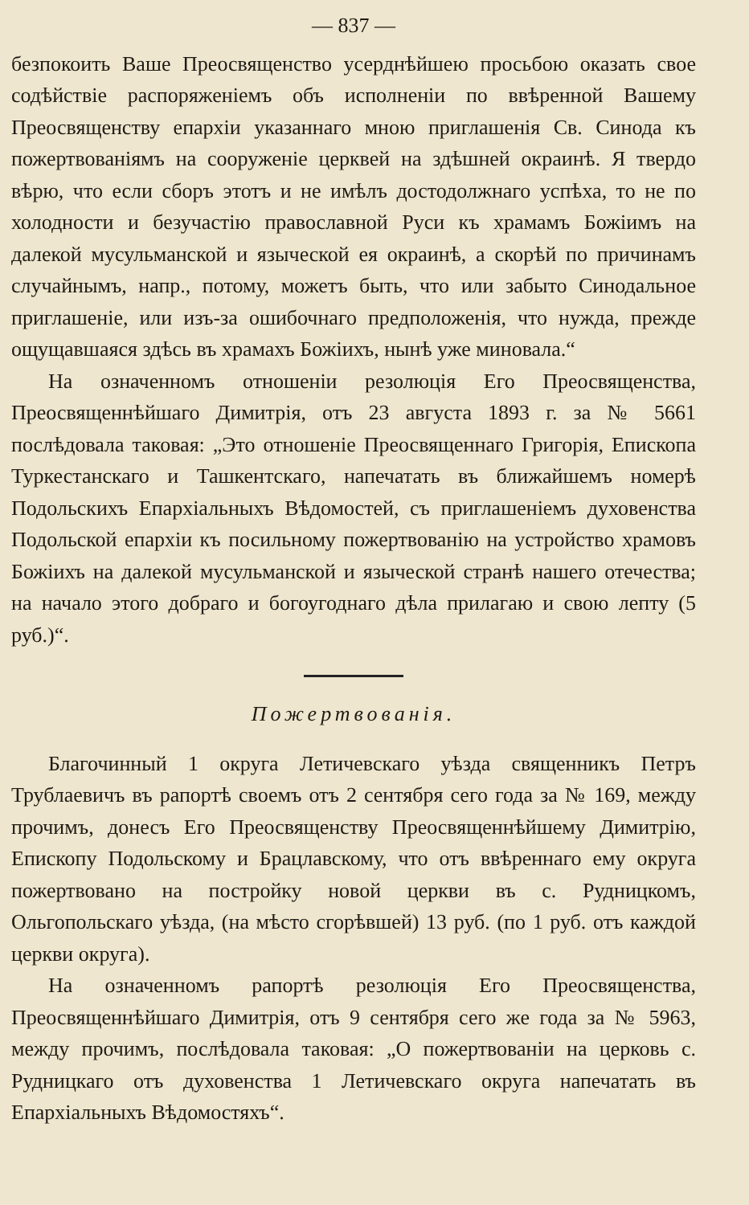— 837 —
безпокоить Ваше Преосвященство усерднѣйшею просьбою оказать свое содѣйствіе распоряженіемъ объ исполненіи по ввѣренной Вашему Преосвященству епархіи указаннаго мною приглашенія Св. Синода къ пожертвованіямъ на сооруженіе церквей на здѣшней окраинѣ. Я твердо вѣрю, что если сборъ этотъ и не имѣлъ достодолжнаго успѣха, то не по холодности и безучастію православной Руси къ храмамъ Божіимъ на далекой мусульманской и языческой ея окраинѣ, а скорѣй по причинамъ случайнымъ, напр., потому, можетъ быть, что или забыто Синодальное приглашеніе, или изъ-за ошибочнаго предположенія, что нужда, прежде ощущавшаяся здѣсь въ храмахъ Божіихъ, нынѣ уже миновала.“
На означенномъ отношеніи резолюція Его Преосвященства, Преосвященнѣйшаго Димитрія, отъ 23 августа 1893 г. за № 5661 послѣдовала таковая: „Это отношеніе Преосвященнаго Григорія, Епископа Туркестанскаго и Ташкентскаго, напечатать въ ближайшемъ номерѣ Подольскихъ Епархіальныхъ Вѣдомостей, съ приглашеніемъ духовенства Подольской епархіи къ посильному пожертвованію на устройство храмовъ Божіихъ на далекой мусульманской и языческой странѣ нашего отечества; на начало этого добраго и богоугоднаго дѣла прилагаю и свою лепту (5 руб.)“.
Пожертвованія.
Благочинный 1 округа Летичевскаго уѣзда священникъ Петръ Трублаевичъ въ рапортѣ своемъ отъ 2 сентября сего года за № 169, между прочимъ, донесъ Его Преосвященству Преосвященнѣйшему Димитрію, Епископу Подольскому и Брацлавскому, что отъ ввѣреннаго ему округа пожертвовано на постройку новой церкви въ с. Рудницкомъ, Ольгопольскаго уѣзда, (на мѣсто сгорѣвшей) 13 руб. (по 1 руб. отъ каждой церкви округа).
На означенномъ рапортѣ резолюція Его Преосвященства, Преосвященнѣйшаго Димитрія, отъ 9 сентября сего же года за № 5963, между прочимъ, послѣдовала таковая: „О пожертвованіи на церковь с. Рудницкаго отъ духовенства 1 Летичевскаго округа напечатать въ Епархіальныхъ Вѣдомостяхъ“.